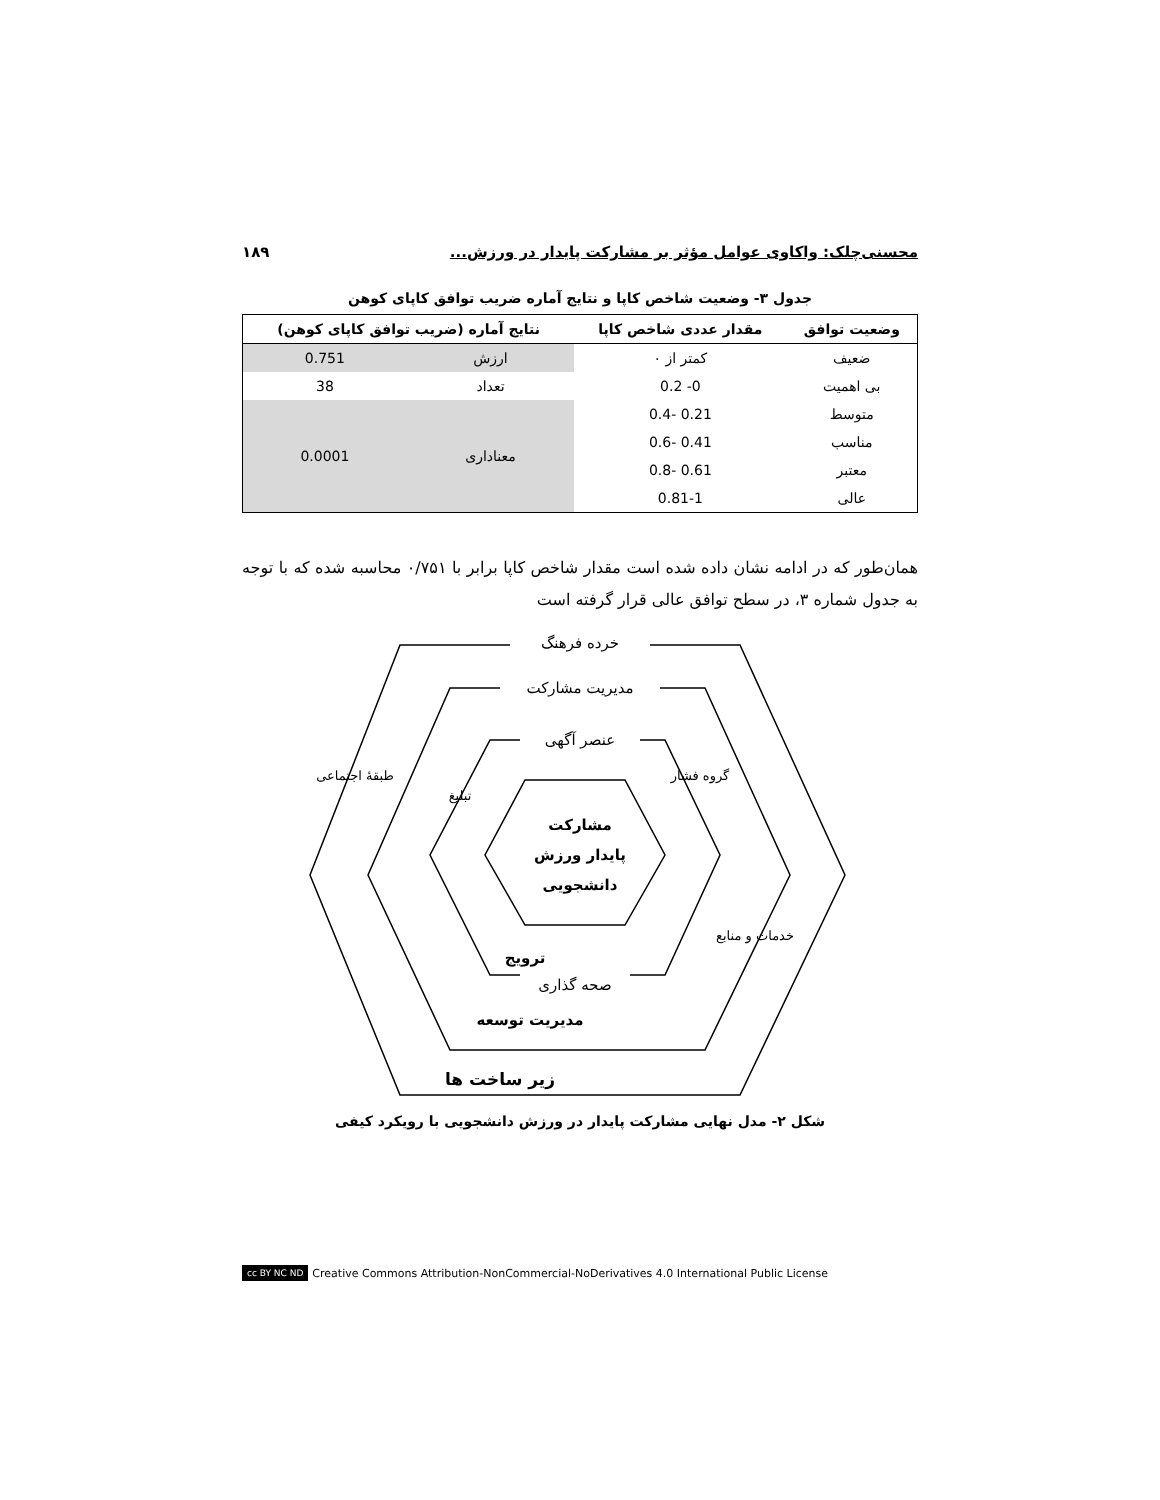محسنی‌چلک: واکاوی عوامل مؤثر بر مشارکت پایدار در ورزش... ۱۸۹
جدول ۳- وضعیت شاخص کاپا و نتایج آماره ضریب توافق کاپای کوهن
| وضعیت توافق | مقدار عددی شاخص کاپا | نتایج آماره (ضریب توافق کاپای کوهن) | |
| --- | --- | --- | --- |
| ضعیف | کمتر از ۰ | ارزش | 0.751 |
| بی اهمیت | 0- 0.2 | تعداد | 38 |
| متوسط | 0.21 -0.4 | معناداری | 0.0001 |
| مناسب | 0.41 -0.6 | | |
| معتبر | 0.61 -0.8 | | |
| عالی | 0.81-1 | | |
همان‌طور که در ادامه نشان داده شده است مقدار شاخص کاپا برابر با ۰/۷۵۱ محاسبه شده که با توجه به جدول شماره ۳، در سطح توافق عالی قرار گرفته است
خرده فرهنگ
مدیریت مشارکت
عنصر آگهی
مشارکت
پایدار ورزش
دانشجویی
ترویج
صحه گذاری
مدیریت توسعه
زیر ساخت ها
طبقهٔ اجتماعی
تبلیغ
گروه فشار
خدمات و منابع
شکل ۲- مدل نهایی مشارکت پایدار در ورزش دانشجویی با رویکرد کیفی
cc BY NC ND Creative Commons Attribution-NonCommercial-NoDerivatives 4.0 International Public License